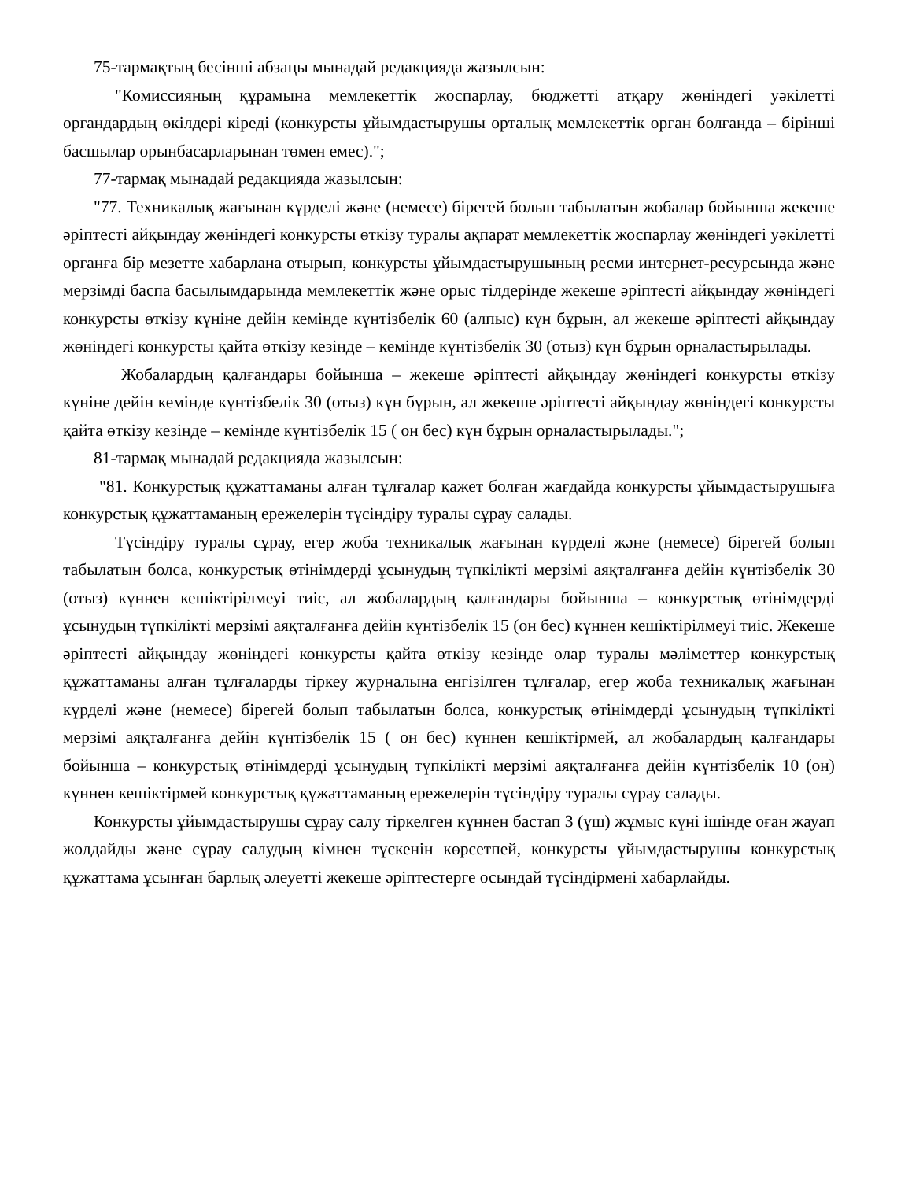75-тармақтың бесінші абзацы мынадай редакцияда жазылсын:
"Комиссияның құрамына мемлекеттік жоспарлау, бюджетті атқару жөніндегі уәкілетті органдардың өкілдері кіреді (конкурсты ұйымдастырушы орталық мемлекеттік орган болғанда – бірінші басшылар орынбасарларынан төмен емес).";
77-тармақ мынадай редакцияда жазылсын:
"77. Техникалық жағынан күрделі және (немесе) бірегей болып табылатын жобалар бойынша жекеше әріптесті айқындау жөніндегі конкурсты өткізу туралы ақпарат мемлекеттік жоспарлау жөніндегі уәкілетті органға бір мезетте хабарлана отырып, конкурсты ұйымдастырушының ресми интернет-ресурсында және мерзімді баспа басылымдарында мемлекеттік және орыс тілдерінде жекеше әріптесті айқындау жөніндегі конкурсты өткізу күніне дейін кемінде күнтізбелік 60 (алпыс) күн бұрын, ал жекеше әріптесті айқындау жөніндегі конкурсты қайта өткізу кезінде – кемінде күнтізбелік 30 (отыз) күн бұрын орналастырылады.
Жобалардың қалғандары бойынша – жекеше әріптесті айқындау жөніндегі конкурсты өткізу күніне дейін кемінде күнтізбелік 30 (отыз) күн бұрын, ал жекеше әріптесті айқындау жөніндегі конкурсты қайта өткізу кезінде – кемінде күнтізбелік 15 ( он бес) күн бұрын орналастырылады.";
81-тармақ мынадай редакцияда жазылсын:
"81. Конкурстық құжаттаманы алған тұлғалар қажет болған жағдайда конкурсты ұйымдастырушыға конкурстық құжаттаманың ережелерін түсіндіру туралы сұрау салады.
Түсіндіру туралы сұрау, егер жоба техникалық жағынан күрделі және (немесе) бірегей болып табылатын болса, конкурстық өтінімдерді ұсынудың түпкілікті мерзімі аяқталғанға дейін күнтізбелік 30 (отыз) күннен кешіктірілмеуі тиіс, ал жобалардың қалғандары бойынша – конкурстық өтінімдерді ұсынудың түпкілікті мерзімі аяқталғанға дейін күнтізбелік 15 (он бес) күннен кешіктірілмеуі тиіс. Жекеше әріптесті айқындау жөніндегі конкурсты қайта өткізу кезінде олар туралы мәліметтер конкурстық құжаттаманы алған тұлғаларды тіркеу журналына енгізілген тұлғалар, егер жоба техникалық жағынан күрделі және (немесе) бірегей болып табылатын болса, конкурстық өтінімдерді ұсынудың түпкілікті мерзімі аяқталғанға дейін күнтізбелік 15 ( он бес) күннен кешіктірмей, ал жобалардың қалғандары бойынша – конкурстық өтінімдерді ұсынудың түпкілікті мерзімі аяқталғанға дейін күнтізбелік 10 (он) күннен кешіктірмей конкурстық құжаттаманың ережелерін түсіндіру туралы сұрау салады.
Конкурсты ұйымдастырушы сұрау салу тіркелген күннен бастап 3 (үш) жұмыс күні ішінде оған жауап жолдайды және сұрау салудың кімнен түскенін көрсетпей, конкурсты ұйымдастырушы конкурстық құжаттама ұсынған барлық әлеуетті жекеше әріптестерге осындай түсіндірмені хабарлайды.